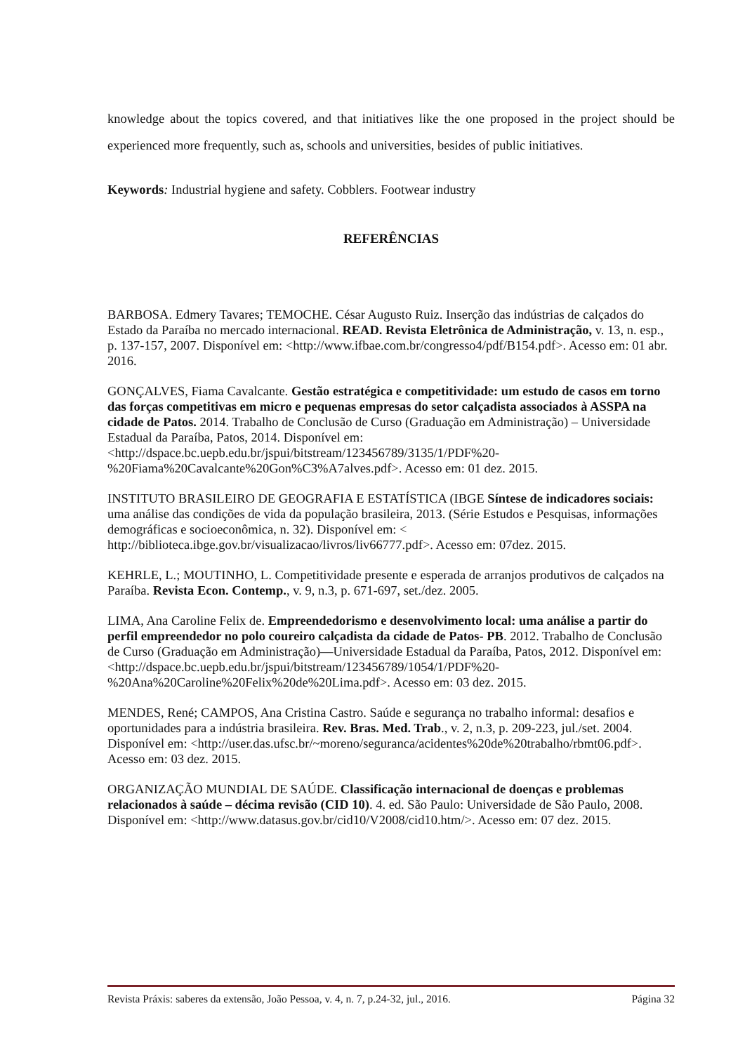knowledge about the topics covered, and that initiatives like the one proposed in the project should be experienced more frequently, such as, schools and universities, besides of public initiatives.
Keywords: Industrial hygiene and safety. Cobblers. Footwear industry
REFERÊNCIAS
BARBOSA. Edmery Tavares; TEMOCHE. César Augusto Ruiz. Inserção das indústrias de calçados do Estado da Paraíba no mercado internacional. READ. Revista Eletrônica de Administração, v. 13, n. esp., p. 137-157, 2007. Disponível em: <http://www.ifbae.com.br/congresso4/pdf/B154.pdf>. Acesso em: 01 abr. 2016.
GONÇALVES, Fiama Cavalcante. Gestão estratégica e competitividade: um estudo de casos em torno das forças competitivas em micro e pequenas empresas do setor calçadista associados à ASSPA na cidade de Patos. 2014. Trabalho de Conclusão de Curso (Graduação em Administração) – Universidade Estadual da Paraíba, Patos, 2014. Disponível em: <http://dspace.bc.uepb.edu.br/jspui/bitstream/123456789/3135/1/PDF%20-%20Fiama%20Cavalcante%20Gon%C3%A7alves.pdf>. Acesso em: 01 dez. 2015.
INSTITUTO BRASILEIRO DE GEOGRAFIA E ESTATÍSTICA (IBGE Síntese de indicadores sociais: uma análise das condições de vida da população brasileira, 2013. (Série Estudos e Pesquisas, informações demográficas e socioeconômica, n. 32). Disponível em: < http://biblioteca.ibge.gov.br/visualizacao/livros/liv66777.pdf>. Acesso em: 07dez. 2015.
KEHRLE, L.; MOUTINHO, L. Competitividade presente e esperada de arranjos produtivos de calçados na Paraíba. Revista Econ. Contemp., v. 9, n.3, p. 671-697, set./dez. 2005.
LIMA, Ana Caroline Felix de. Empreendedorismo e desenvolvimento local: uma análise a partir do perfil empreendedor no polo coureiro calçadista da cidade de Patos- PB. 2012. Trabalho de Conclusão de Curso (Graduação em Administração)—Universidade Estadual da Paraíba, Patos, 2012. Disponível em: <http://dspace.bc.uepb.edu.br/jspui/bitstream/123456789/1054/1/PDF%20-%20Ana%20Caroline%20Felix%20de%20Lima.pdf>. Acesso em: 03 dez. 2015.
MENDES, René; CAMPOS, Ana Cristina Castro. Saúde e segurança no trabalho informal: desafios e oportunidades para a indústria brasileira. Rev. Bras. Med. Trab., v. 2, n.3, p. 209-223, jul./set. 2004. Disponível em: <http://user.das.ufsc.br/~moreno/seguranca/acidentes%20de%20trabalho/rbmt06.pdf>. Acesso em: 03 dez. 2015.
ORGANIZAÇÃO MUNDIAL DE SAÚDE. Classificação internacional de doenças e problemas relacionados à saúde – décima revisão (CID 10). 4. ed. São Paulo: Universidade de São Paulo, 2008. Disponível em: <http://www.datasus.gov.br/cid10/V2008/cid10.htm/>. Acesso em: 07 dez. 2015.
Revista Práxis: saberes da extensão, João Pessoa, v. 4, n. 7, p.24-32, jul., 2016. Página 32